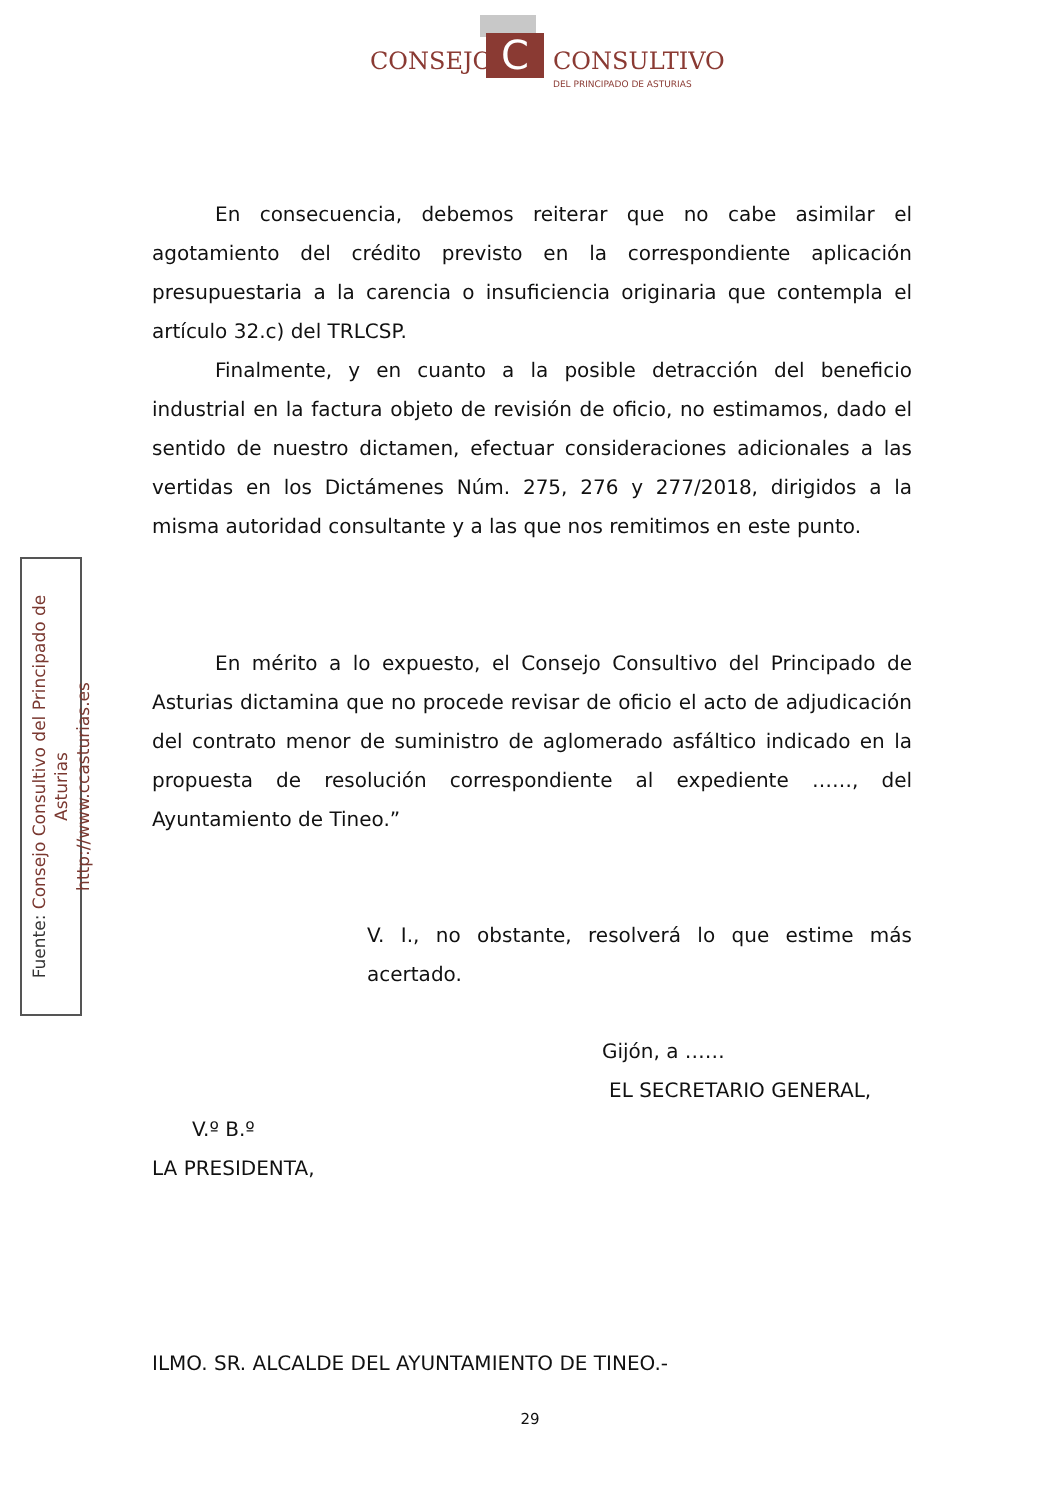CONSEJO C CONSULTIVO
DEL PRINCIPADO DE ASTURIAS
Fuente: Consejo Consultivo del Principado de Asturias
http://www.ccasturias.es
En consecuencia, debemos reiterar que no cabe asimilar el agotamiento del crédito previsto en la correspondiente aplicación presupuestaria a la carencia o insuficiencia originaria que contempla el artículo 32.c) del TRLCSP.
Finalmente, y en cuanto a la posible detracción del beneficio industrial en la factura objeto de revisión de oficio, no estimamos, dado el sentido de nuestro dictamen, efectuar consideraciones adicionales a las vertidas en los Dictámenes Núm. 275, 276 y 277/2018, dirigidos a la misma autoridad consultante y a las que nos remitimos en este punto.
En mérito a lo expuesto, el Consejo Consultivo del Principado de Asturias dictamina que no procede revisar de oficio el acto de adjudicación del contrato menor de suministro de aglomerado asfáltico indicado en la propuesta de resolución correspondiente al expediente ……, del Ayuntamiento de Tineo.”
V. I., no obstante, resolverá lo que estime más acertado.
Gijón, a ……
EL SECRETARIO GENERAL,
V.º B.º
LA PRESIDENTA,
ILMO. SR. ALCALDE DEL AYUNTAMIENTO DE TINEO.-
29